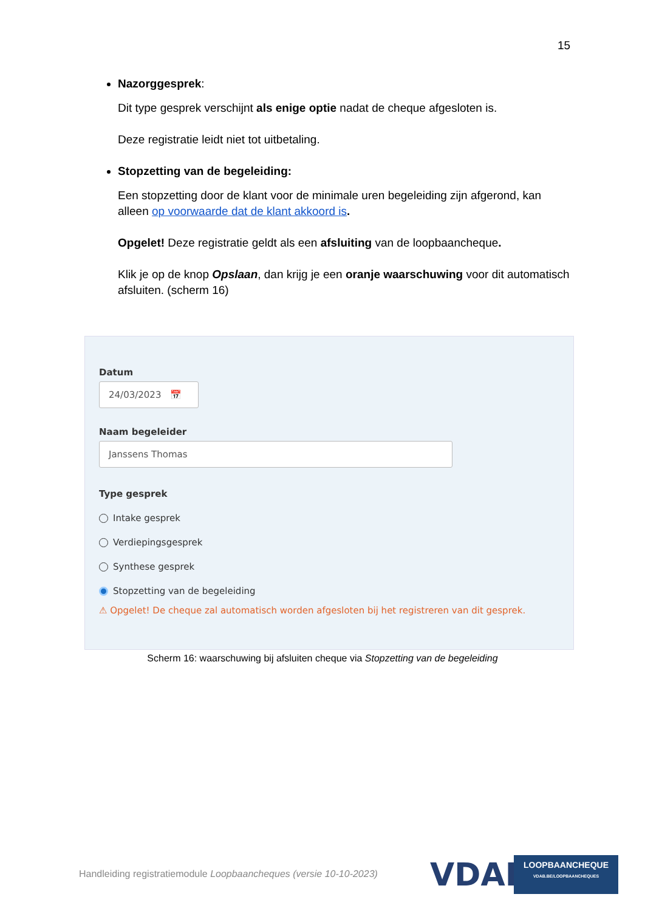15
Nazorggesprek:
Dit type gesprek verschijnt als enige optie nadat de cheque afgesloten is.
Deze registratie leidt niet tot uitbetaling.
Stopzetting van de begeleiding:
Een stopzetting door de klant voor de minimale uren begeleiding zijn afgerond, kan alleen op voorwaarde dat de klant akkoord is.
Opgelet! Deze registratie geldt als een afsluiting van de loopbaancheque.
Klik je op de knop Opslaan, dan krijg je een oranje waarschuwing voor dit automatisch afsluiten. (scherm 16)
Datum
24/03/2023 📅
Naam begeleider
Janssens Thomas
Type gesprek
Intake gesprek
Verdiepingsgesprek
Synthese gesprek
Stopzetting van de begeleiding
⚠ Opgelet! De cheque zal automatisch worden afgesloten bij het registreren van dit gesprek.
Scherm 16: waarschuwing bij afsluiten cheque via Stopzetting van de begeleiding
Handleiding registratiemodule Loopbaancheques (versie 10-10-2023)
VDAB
LOOPBAANCHEQUE
VDAB.BE/LOOPBAANCHEQUES